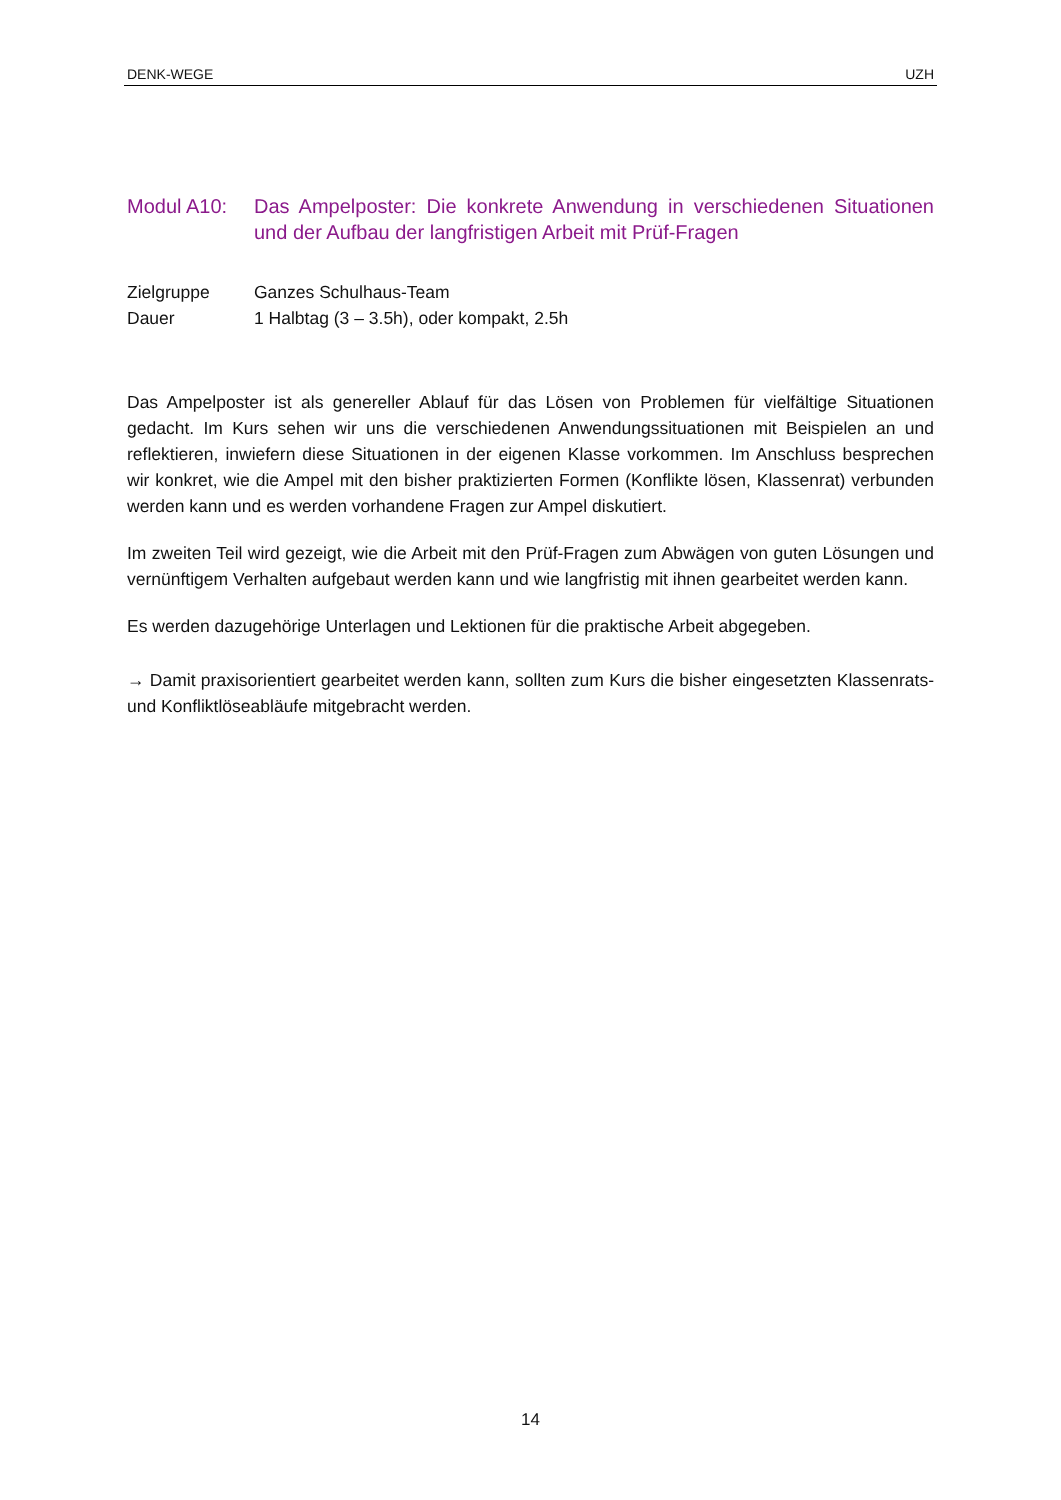DENK-WEGE UZH
Modul A10: Das Ampelposter: Die konkrete Anwendung in verschiedenen Situationen und der Aufbau der langfristigen Arbeit mit Prüf-Fragen
Zielgruppe Ganzes Schulhaus-Team
Dauer 1 Halbtag (3 – 3.5h), oder kompakt, 2.5h
Das Ampelposter ist als genereller Ablauf für das Lösen von Problemen für vielfältige Situationen gedacht. Im Kurs sehen wir uns die verschiedenen Anwendungssituationen mit Beispielen an und reflektieren, inwiefern diese Situationen in der eigenen Klasse vorkommen. Im Anschluss besprechen wir konkret, wie die Ampel mit den bisher praktizierten Formen (Konflikte lösen, Klassenrat) verbunden werden kann und es werden vorhandene Fragen zur Ampel diskutiert.
Im zweiten Teil wird gezeigt, wie die Arbeit mit den Prüf-Fragen zum Abwägen von guten Lösungen und vernünftigem Verhalten aufgebaut werden kann und wie langfristig mit ihnen gearbeitet werden kann.
Es werden dazugehörige Unterlagen und Lektionen für die praktische Arbeit abgegeben.
→ Damit praxisorientiert gearbeitet werden kann, sollten zum Kurs die bisher eingesetzten Klassenrats- und Konfliktlöseabläufe mitgebracht werden.
14